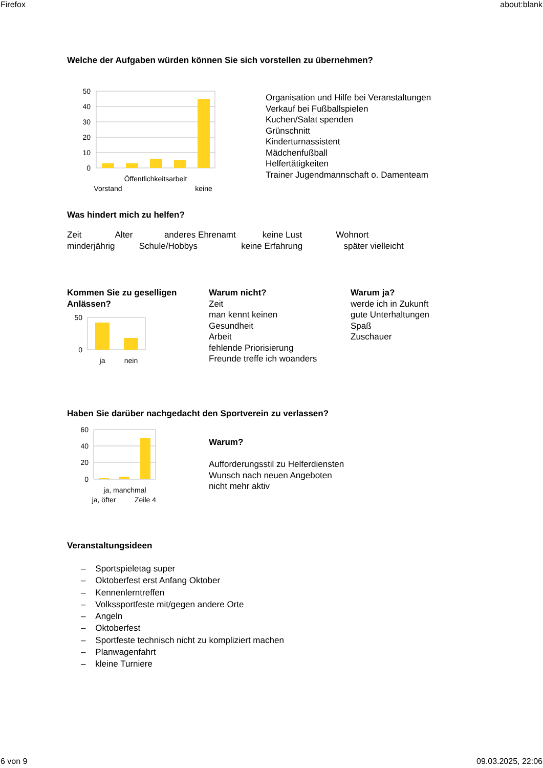Firefox about:blank
Welche der Aufgaben würden können Sie sich vorstellen zu übernehmen?
50
40
30
20
10
0
Öffentlichkeitsarbeit
Vorstand
keine
Organisation und Hilfe bei Veranstaltungen
Verkauf bei Fußballspielen
Kuchen/Salat spenden
Grünschnitt
Kinderturnassistent
Mädchenfußball
Helfertätigkeiten
Trainer Jugendmannschaft o. Damenteam
Was hindert mich zu helfen?
Zeit Alter anderes Ehrenamt keine Lust Wohnort minderjährig Schule/Hobbys keine Erfahrung später vielleicht
Kommen Sie zu geselligen Anlässen?
50
0
ja
nein
Warum nicht?
Zeit
man kennt keinen
Gesundheit
Arbeit
fehlende Priorisierung
Freunde treffe ich woanders
Warum ja?
werde ich in Zukunft
gute Unterhaltungen
Spaß
Zuschauer
Haben Sie darüber nachgedacht den Sportverein zu verlassen?
60
40
20
0
ja, manchmal
ja, öfter
Zeile 4
Warum?
Aufforderungsstil zu Helferdiensten
Wunsch nach neuen Angeboten
nicht mehr aktiv
Veranstaltungsideen
– Sportspieletag super
– Oktoberfest erst Anfang Oktober
– Kennenlerntreffen
– Volkssportfeste mit/gegen andere Orte
– Angeln
– Oktoberfest
– Sportfeste technisch nicht zu kompliziert machen
– Planwagenfahrt
– kleine Turniere
6 von 9 09.03.2025, 22:06